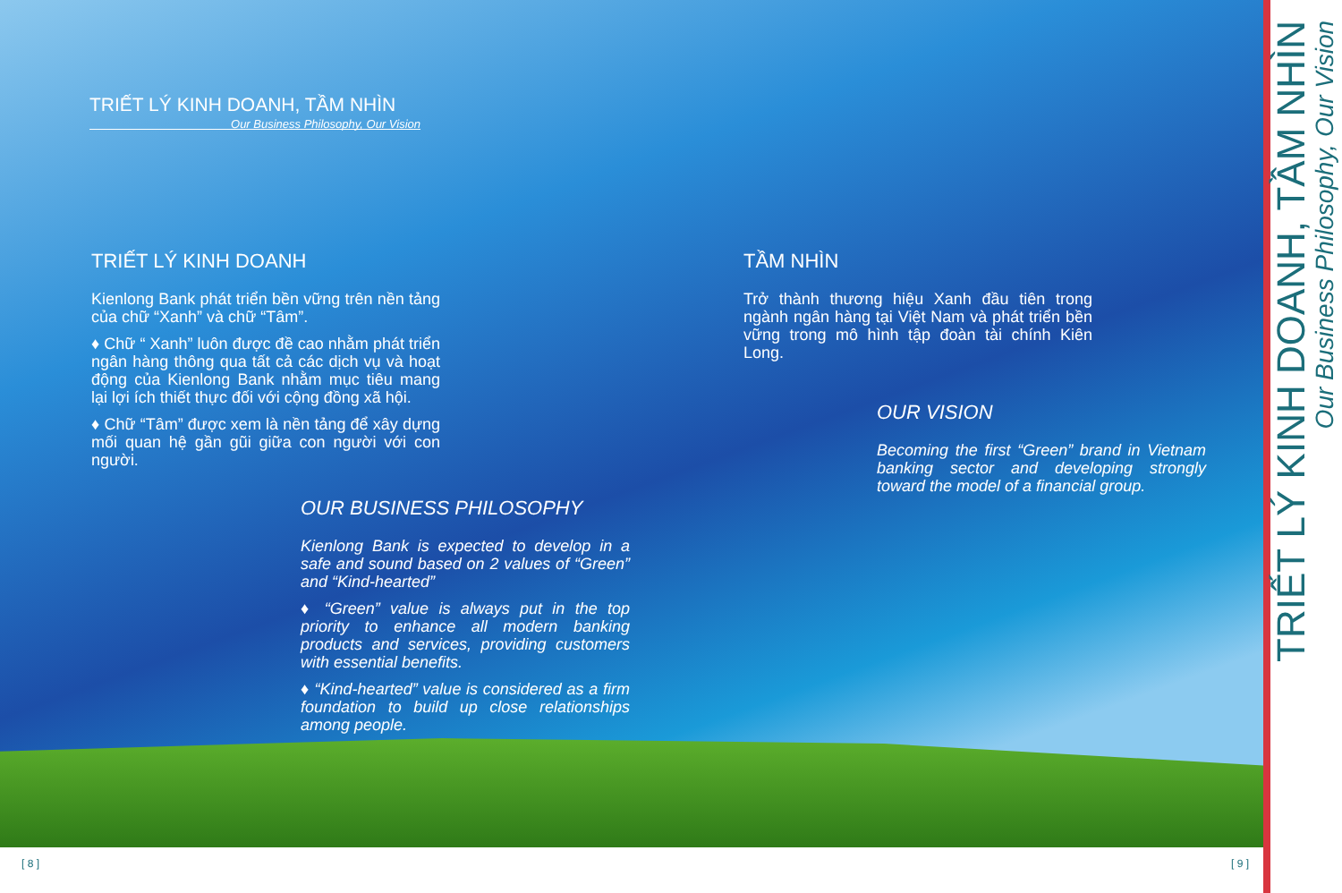TRIẾT LÝ KINH DOANH, TẦM NHÌN
Our Business Philosophy, Our Vision
TRIẾT LÝ KINH DOANH
Kienlong Bank phát triển bền vững trên nền tảng của chữ “Xanh” và chữ “Tâm”.
♦ Chữ “ Xanh” luôn được đề cao nhằm phát triển ngân hàng thông qua tất cả các dịch vụ và hoạt động của Kienlong Bank nhằm mục tiêu mang lại lợi ích thiết thực đối với cộng đồng xã hội.
♦ Chữ “Tâm” được xem là nền tảng để xây dựng mối quan hệ gần gũi giữa con người với con người.
OUR BUSINESS PHILOSOPHY
Kienlong Bank is expected to develop in a safe and sound based on 2 values of “Green” and “Kind-hearted”
♦ “Green” value is always put in the top priority to enhance all modern banking products and services, providing customers with essential benefits.
♦ “Kind-hearted” value is considered as a firm foundation to build up close relationships among people.
TẦM NHÌN
Trở thành thương hiệu Xanh đầu tiên trong ngành ngân hàng tại Việt Nam và phát triển bền vững trong mô hình tập đoàn tài chính Kiên Long.
OUR VISION
Becoming the first “Green” brand in Vietnam banking sector and developing strongly toward the model of a financial group.
TRIẾT LÝ KINH DOANH, TẦM NHÌN
Our Business Philosophy, Our Vision
[ 8 ] [ 9 ]